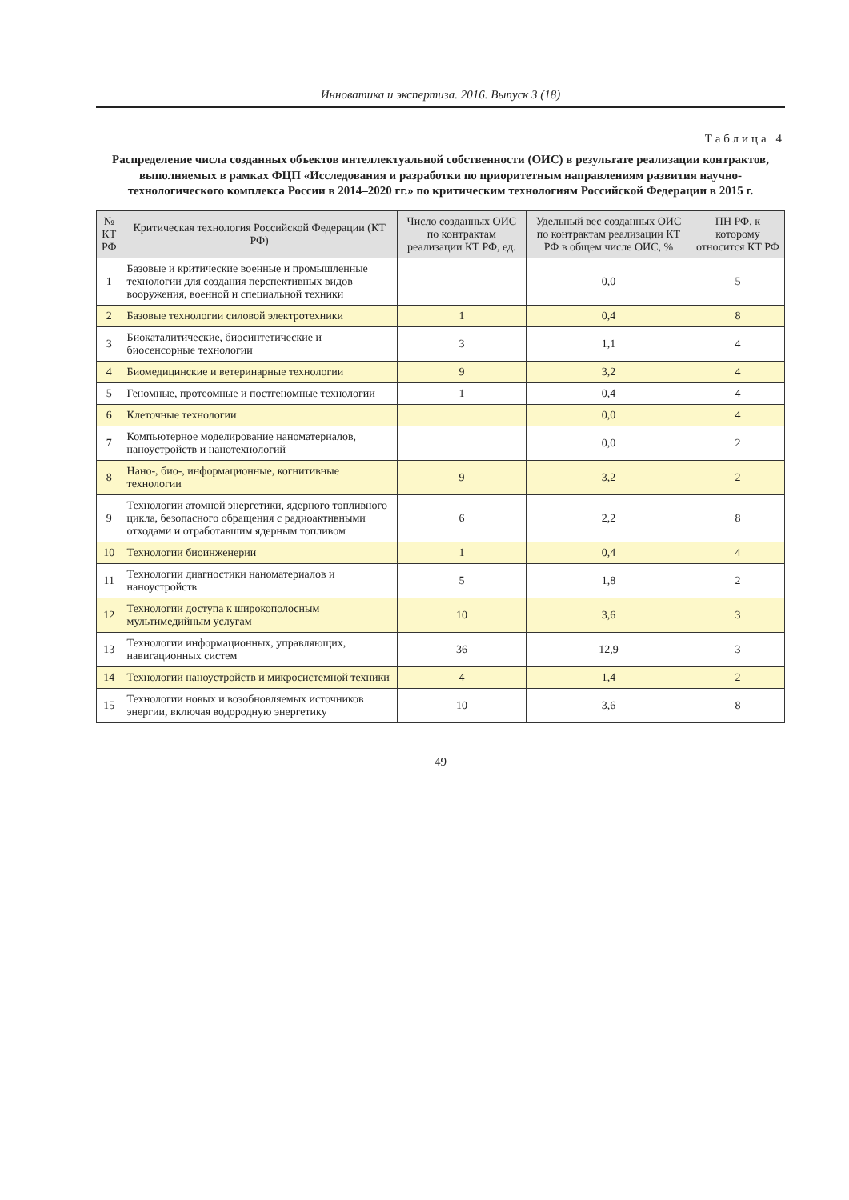Инноватика и экспертиза. 2016. Выпуск 3 (18)
Таблица 4
Распределение числа созданных объектов интеллектуальной собственности (ОИС) в результате реализации контрактов, выполняемых в рамках ФЦП «Исследования и разработки по приоритетным направлениям развития научно-технологического комплекса России в 2014–2020 гг.» по критическим технологиям Российской Федерации в 2015 г.
| № КТ РФ | Критическая технология Российской Федерации (КТ РФ) | Число созданных ОИС по контрактам реализации КТ РФ, ед. | Удельный вес созданных ОИС по контрактам реализации КТ РФ в общем числе ОИС, % | ПН РФ, к которому относится КТ РФ |
| --- | --- | --- | --- | --- |
| 1 | Базовые и критические военные и промышленные технологии для создания перспективных видов вооружения, военной и специальной техники | | 0,0 | 5 |
| 2 | Базовые технологии силовой электротехники | 1 | 0,4 | 8 |
| 3 | Биокаталитические, биосинтетические и биосенсорные технологии | 3 | 1,1 | 4 |
| 4 | Биомедицинские и ветеринарные технологии | 9 | 3,2 | 4 |
| 5 | Геномные, протеомные и постгеномные технологии | 1 | 0,4 | 4 |
| 6 | Клеточные технологии | | 0,0 | 4 |
| 7 | Компьютерное моделирование наноматериалов, наноустройств и нанотехнологий | | 0,0 | 2 |
| 8 | Нано-, био-, информационные, когнитивные технологии | 9 | 3,2 | 2 |
| 9 | Технологии атомной энергетики, ядерного топливного цикла, безопасного обращения с радиоактивными отходами и отработавшим ядерным топливом | 6 | 2,2 | 8 |
| 10 | Технологии биоинженерии | 1 | 0,4 | 4 |
| 11 | Технологии диагностики наноматериалов и наноустройств | 5 | 1,8 | 2 |
| 12 | Технологии доступа к широкополосным мультимедийным услугам | 10 | 3,6 | 3 |
| 13 | Технологии информационных, управляющих, навигационных систем | 36 | 12,9 | 3 |
| 14 | Технологии наноустройств и микросистемной техники | 4 | 1,4 | 2 |
| 15 | Технологии новых и возобновляемых источников энергии, включая водородную энергетику | 10 | 3,6 | 8 |
49